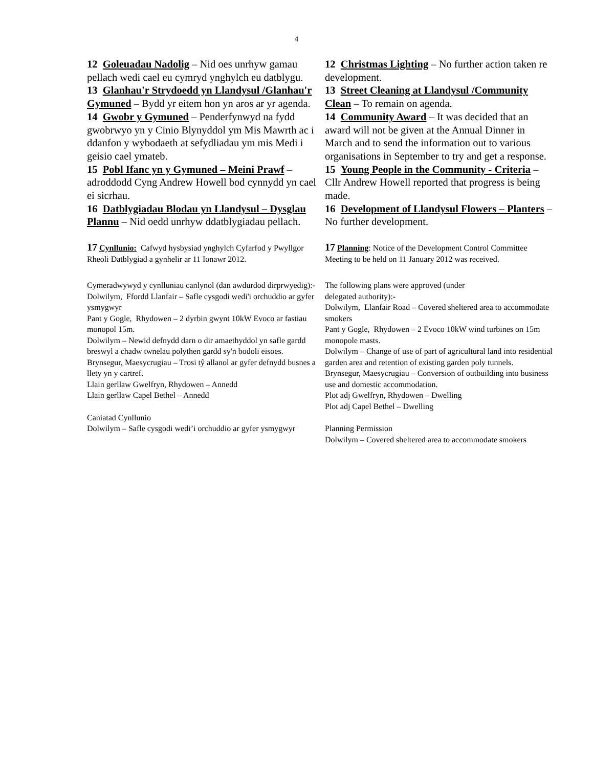4
12 Goleuadau Nadolig – Nid oes unrhyw gamau pellach wedi cael eu cymryd ynghylch eu datblygu.
13 Glanhau'r Strydoedd yn Llandysul /Glanhau'r Gymuned – Bydd yr eitem hon yn aros ar yr agenda.
14 Gwobr y Gymuned – Penderfynwyd na fydd gwobrwyo yn y Cinio Blynyddol ym Mis Mawrth ac i ddanfon y wybodaeth at sefydliadau ym mis Medi i geisio cael ymateb.
15 Pobl Ifanc yn y Gymuned – Meini Prawf – adroddodd Cyng Andrew Howell bod cynnydd yn cael ei sicrhau.
16 Datblygiadau Blodau yn Llandysul – Dysglau Plannu – Nid oedd unrhyw ddatblygiadau pellach.
12 Christmas Lighting – No further action taken re development.
13 Street Cleaning at Llandysul /Community Clean – To remain on agenda.
14 Community Award – It was decided that an award will not be given at the Annual Dinner in March and to send the information out to various organisations in September to try and get a response.
15 Young People in the Community - Criteria – Cllr Andrew Howell reported that progress is being made.
16 Development of Llandysul Flowers – Planters – No further development.
17 Cynllunio: Cafwyd hysbysiad ynghylch Cyfarfod y Pwyllgor Rheoli Datblygiad a gynhelir ar 11 Ionawr 2012.
17 Planning: Notice of the Development Control Committee Meeting to be held on 11 January 2012 was received.
Cymeradwywyd y cynlluniau canlynol (dan awdurdod dirprwyedig):-
Dolwilym, Ffordd Llanfair – Safle cysgodi wedi'i orchuddio ar gyfer ysmygwyr
Pant y Gogle, Rhydowen – 2 dyrbin gwynt 10kW Evoco ar fastiau monopol 15m.
Dolwilym – Newid defnydd darn o dir amaethyddol yn safle gardd breswyl a chadw twnelau polythen gardd sy'n bodoli eisoes.
Brynsegur, Maesycrugiau – Trosi tŷ allanol ar gyfer defnydd busnes a llety yn y cartref.
Llain gerllaw Gwelfryn, Rhydowen – Annedd
Llain gerllaw Capel Bethel – Annedd
Caniatad Cynllunio
Dolwilym – Safle cysgodi wedi’i orchuddio ar gyfer ysmygwyr
The following plans were approved (under
delegated authority):-
Dolwilym, Llanfair Road – Covered sheltered area to accommodate smokers
Pant y Gogle, Rhydowen – 2 Evoco 10kW wind turbines on 15m monopole masts.
Dolwilym – Change of use of part of agricultural land into residential garden area and retention of existing garden poly tunnels.
Brynsegur, Maesycrugiau – Conversion of outbuilding into business use and domestic accommodation.
Plot adj Gwelfryn, Rhydowen – Dwelling
Plot adj Capel Bethel – Dwelling
Planning Permission
Dolwilym – Covered sheltered area to accommodate smokers